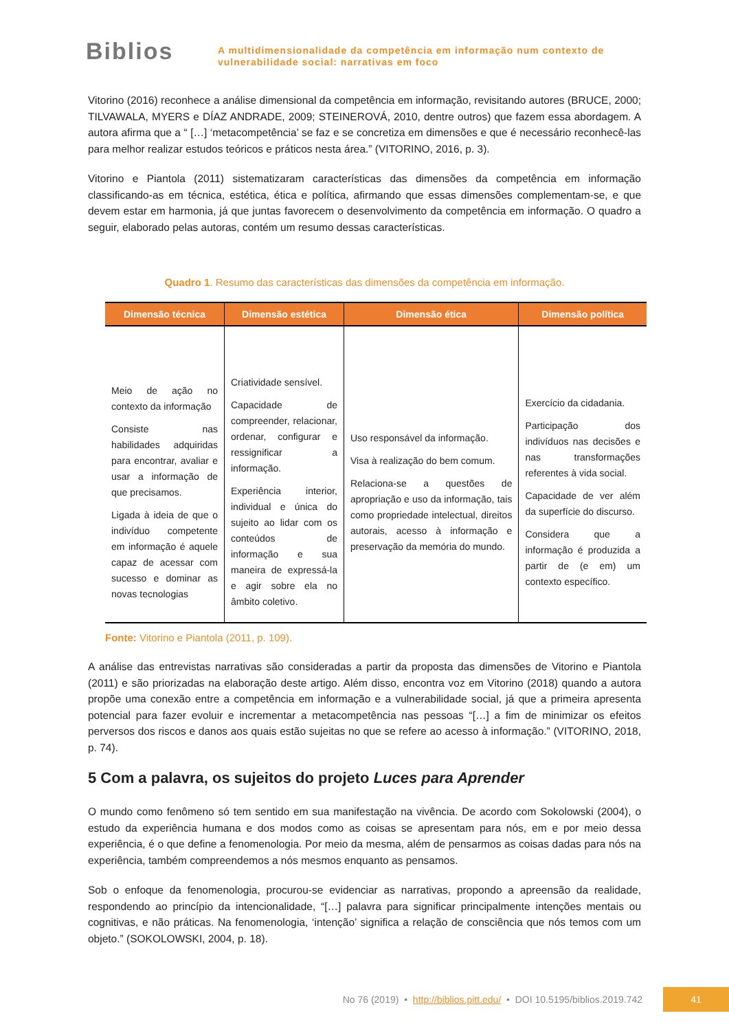Biblios
A multidimensionalidade da competência em informação num contexto de
vulnerabilidade social: narrativas em foco
Vitorino (2016) reconhece a análise dimensional da competência em informação, revisitando autores (BRUCE, 2000; TILVAWALA, MYERS e DÍAZ ANDRADE, 2009; STEINEROVÁ, 2010, dentre outros) que fazem essa abordagem. A autora afirma que a “ […] ‘metacompetência’ se faz e se concretiza em dimensões e que é necessário reconhecê-las para melhor realizar estudos teóricos e práticos nesta área.” (VITORINO, 2016, p. 3).
Vitorino e Piantola (2011) sistematizaram características das dimensões da competência em informação classificando-as em técnica, estética, ética e política, afirmando que essas dimensões complementam-se, e que devem estar em harmonia, já que juntas favorecem o desenvolvimento da competência em informação. O quadro a seguir, elaborado pelas autoras, contém um resumo dessas características.
Quadro 1. Resumo das características das dimensões da competência em informação.
| Dimensão técnica | Dimensão estética | Dimensão ética | Dimensão política |
| --- | --- | --- | --- |
| Meio de ação no contexto da informação Consiste nas habilidades adquiridas para encontrar, avaliar e usar a informação de que precisamos. Ligada à ideia de que o indivíduo competente em informação é aquele capaz de acessar com sucesso e dominar as novas tecnologias | Criatividade sensível. Capacidade de compreender, relacionar, ordenar, configurar e ressignificar a informação. Experiência interior, individual e única do sujeito ao lidar com os conteúdos de informação e sua maneira de expressá-la e agir sobre ela no âmbito coletivo. | Uso responsável da informação. Visa à realização do bem comum. Relaciona-se a questões de apropriação e uso da informação, tais como propriedade intelectual, direitos autorais, acesso à informação e preservação da memória do mundo. | Exercício da cidadania. Participação dos indivíduos nas decisões e nas transformações referentes à vida social. Capacidade de ver além da superfície do discurso. Considera que a informação é produzida a partir de (e em) um contexto específico. |
Fonte: Vitorino e Piantola (2011, p. 109).
A análise das entrevistas narrativas são consideradas a partir da proposta das dimensões de Vitorino e Piantola (2011) e são priorizadas na elaboração deste artigo. Além disso, encontra voz em Vitorino (2018) quando a autora propõe uma conexão entre a competência em informação e a vulnerabilidade social, já que a primeira apresenta potencial para fazer evoluir e incrementar a metacompetência nas pessoas “[…] a fim de minimizar os efeitos perversos dos riscos e danos aos quais estão sujeitas no que se refere ao acesso à informação.” (VITORINO, 2018, p. 74).
5 Com a palavra, os sujeitos do projeto Luces para Aprender
O mundo como fenômeno só tem sentido em sua manifestação na vivência. De acordo com Sokolowski (2004), o estudo da experiência humana e dos modos como as coisas se apresentam para nós, em e por meio dessa experiência, é o que define a fenomenologia. Por meio da mesma, além de pensarmos as coisas dadas para nós na experiência, também compreendemos a nós mesmos enquanto as pensamos.
Sob o enfoque da fenomenologia, procurou-se evidenciar as narrativas, propondo a apreensão da realidade, respondendo ao princípio da intencionalidade, “[…] palavra para significar principalmente intenções mentais ou cognitivas, e não práticas. Na fenomenologia, ‘intenção’ significa a relação de consciência que nós temos com um objeto.” (SOKOLOWSKI, 2004, p. 18).
No 76 (2019) • http://biblios.pitt.edu/ • DOI 10.5195/biblios.2019.742
41